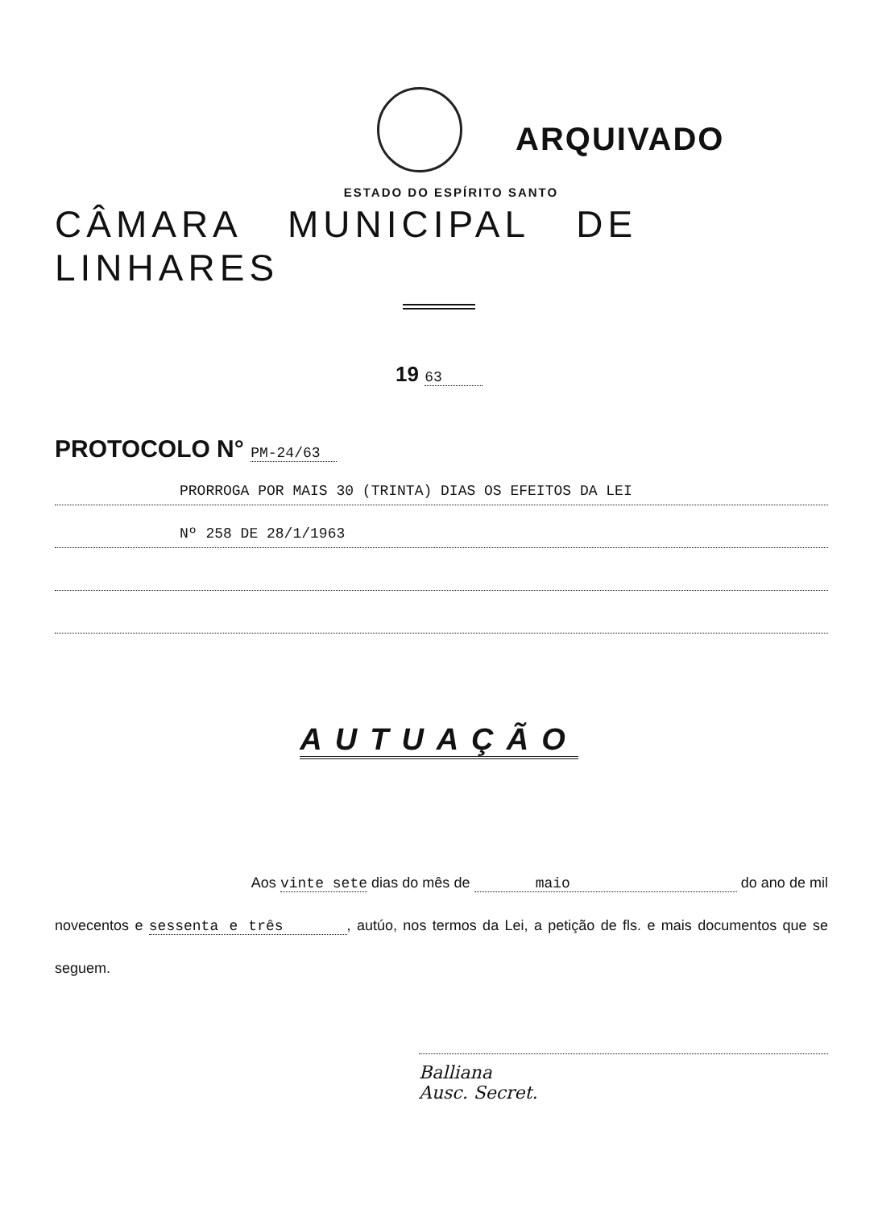ARQUIVADO
ESTADO DO ESPÍRITO SANTO
CÂMARA MUNICIPAL DE LINHARES
19 63
PROTOCOLO N° PM-24/63
PRORROGA POR MAIS 30 (TRINTA) DIAS OS EFEITOS DA LEI
Nº 258 DE 28/1/1963
AUTUAÇÃO
Aos vinte sete dias do mês de maio do ano de mil novecentos e sessenta e três , autúo, nos termos da Lei, a petição de fls. e mais documentos que se seguem.
Balliana
Ausc. Secret.